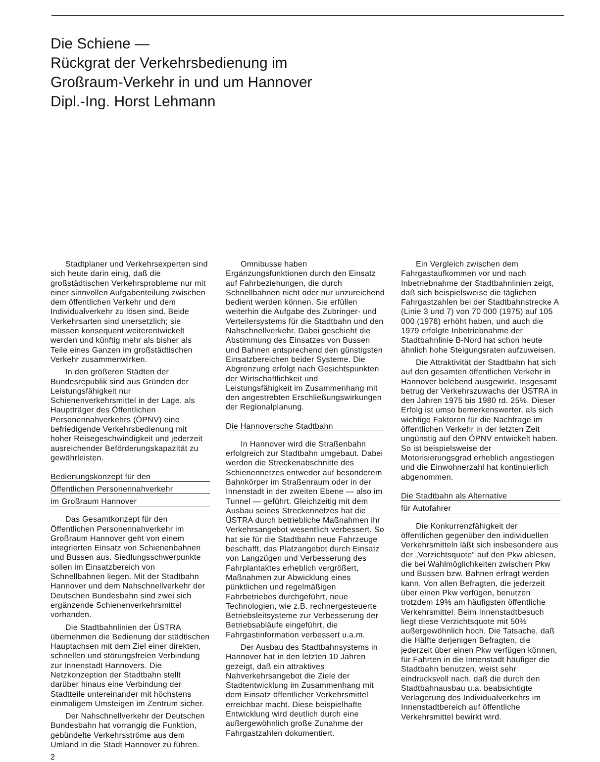Die Schiene —
Rückgrat der Verkehrsbedienung im
Großraum-Verkehr in und um Hannover
Dipl.-Ing. Horst Lehmann
Stadtplaner und Verkehrsexperten sind sich heute darin einig, daß die großstädtischen Verkehrsprobleme nur mit einer sinnvollen Aufgabenteilung zwischen dem öffentlichen Verkehr und dem Individualverkehr zu lösen sind. Beide Verkehrsarten sind unersetzlich; sie müssen konsequent weiterentwickelt werden und künftig mehr als bisher als Teile eines Ganzen im großstädtischen Verkehr zusammenwirken.
In den größeren Städten der Bundesrepublik sind aus Gründen der Leistungsfähigkeit nur Schienenverkehrsmittel in der Lage, als Hauptträger des Öffentlichen Personennahverkehrs (ÖPNV) eine befriedigende Verkehrsbedienung mit hoher Reisegeschwindigkeit und jederzeit ausreichender Beförderungskapazität zu gewährleisten.
Bedienungskonzept für den
Öffentlichen Personennahverkehr
im Großraum Hannover
Das Gesamtkonzept für den Öffentlichen Personennahverkehr im Großraum Hannover geht von einem integrierten Einsatz von Schienenbahnen und Bussen aus. Siedlungsschwerpunkte sollen im Einsatzbereich von Schnellbahnen liegen. Mit der Stadtbahn Hannover und dem Nahschnellverkehr der Deutschen Bundesbahn sind zwei sich ergänzende Schienenverkehrsmittel vorhanden.
Die Stadtbahnlinien der ÜSTRA übernehmen die Bedienung der städtischen Hauptachsen mit dem Ziel einer direkten, schnellen und störungsfreien Verbindung zur Innenstadt Hannovers. Die Netzkonzeption der Stadtbahn stellt darüber hinaus eine Verbindung der Stadtteile untereinander mit höchstens einmaligem Umsteigen im Zentrum sicher.
Der Nahschnellverkehr der Deutschen Bundesbahn hat vorrangig die Funktion, gebündelte Verkehrsströme aus dem Umland in die Stadt Hannover zu führen.
2
Omnibusse haben Ergänzungsfunktionen durch den Einsatz auf Fahrbeziehungen, die durch Schnellbahnen nicht oder nur unzureichend bedient werden können. Sie erfüllen weiterhin die Aufgabe des Zubringer- und Verteilersystems für die Stadtbahn und den Nahschnellverkehr. Dabei geschieht die Abstimmung des Einsatzes von Bussen und Bahnen entsprechend den günstigsten Einsatzbereichen beider Systeme. Die Abgrenzung erfolgt nach Gesichtspunkten der Wirtschaftlichkeit und Leistungsfähigkeit im Zusammenhang mit den angestrebten Erschließungswirkungen der Regionalplanung.
Die Hannoversche Stadtbahn
In Hannover wird die Straßenbahn erfolgreich zur Stadtbahn umgebaut. Dabei werden die Streckenabschnitte des Schienennetzes entweder auf besonderem Bahnkörper im Straßenraum oder in der Innenstadt in der zweiten Ebene — also im Tunnel — geführt. Gleichzeitig mit dem Ausbau seines Streckennetzes hat die ÜSTRA durch betriebliche Maßnahmen ihr Verkehrsangebot wesentlich verbessert. So hat sie für die Stadtbahn neue Fahrzeuge beschafft, das Platzangebot durch Einsatz von Langzügen und Verbesserung des Fahrplantaktes erheblich vergrößert, Maßnahmen zur Abwicklung eines pünktlichen und regelmäßigen Fahrbetriebes durchgeführt, neue Technologien, wie z.B. rechnergesteuerte Betriebsleitsysteme zur Verbesserung der Betriebsabläufe eingeführt, die Fahrgastinformation verbessert u.a.m.
Der Ausbau des Stadtbahnsystems in Hannover hat in den letzten 10 Jahren gezeigt, daß ein attraktives Nahverkehrsangebot die Ziele der Stadtentwicklung im Zusammenhang mit dem Einsatz öffentlicher Verkehrsmittel erreichbar macht. Diese beispielhafte Entwicklung wird deutlich durch eine außergewöhnlich große Zunahme der Fahrgastzahlen dokumentiert.
Ein Vergleich zwischen dem Fahrgastaufkommen vor und nach Inbetriebnahme der Stadtbahnlinien zeigt, daß sich beispielsweise die täglichen Fahrgastzahlen bei der Stadtbahnstrecke A (Linie 3 und 7) von 70 000 (1975) auf 105 000 (1978) erhöht haben, und auch die 1979 erfolgte Inbetriebnahme der Stadtbahnlinie B-Nord hat schon heute ähnlich hohe Steigungsraten aufzuweisen.
Die Attraktivität der Stadtbahn hat sich auf den gesamten öffentlichen Verkehr in Hannover belebend ausgewirkt. Insgesamt betrug der Verkehrszuwachs der ÜSTRA in den Jahren 1975 bis 1980 rd. 25%. Dieser Erfolg ist umso bemerkenswerter, als sich wichtige Faktoren für die Nachfrage im öffentlichen Verkehr in der letzten Zeit ungünstig auf den ÖPNV entwickelt haben. So ist beispielsweise der Motorisierungsgrad erheblich angestiegen und die Einwohnerzahl hat kontinuierlich abgenommen.
Die Stadtbahn als Alternative
für Autofahrer
Die Konkurrenzfähigkeit der öffentlichen gegenüber den individuellen Verkehrsmitteln läßt sich insbesondere aus der „Verzichtsquote“ auf den Pkw ablesen, die bei Wahlmöglichkeiten zwischen Pkw und Bussen bzw. Bahnen erfragt werden kann. Von allen Befragten, die jederzeit über einen Pkw verfügen, benutzen trotzdem 19% am häufigsten öffentliche Verkehrsmittel. Beim Innenstadtbesuch liegt diese Verzichtsquote mit 50% außergewöhnlich hoch. Die Tatsache, daß die Hälfte derjenigen Befragten, die jederzeit über einen Pkw verfügen können, für Fahrten in die Innenstadt häufiger die Stadtbahn benutzen, weist sehr eindrucksvoll nach, daß die durch den Stadtbahnausbau u.a. beabsichtigte Verlagerung des Individualverkehrs im Innenstadtbereich auf öffentliche Verkehrsmittel bewirkt wird.